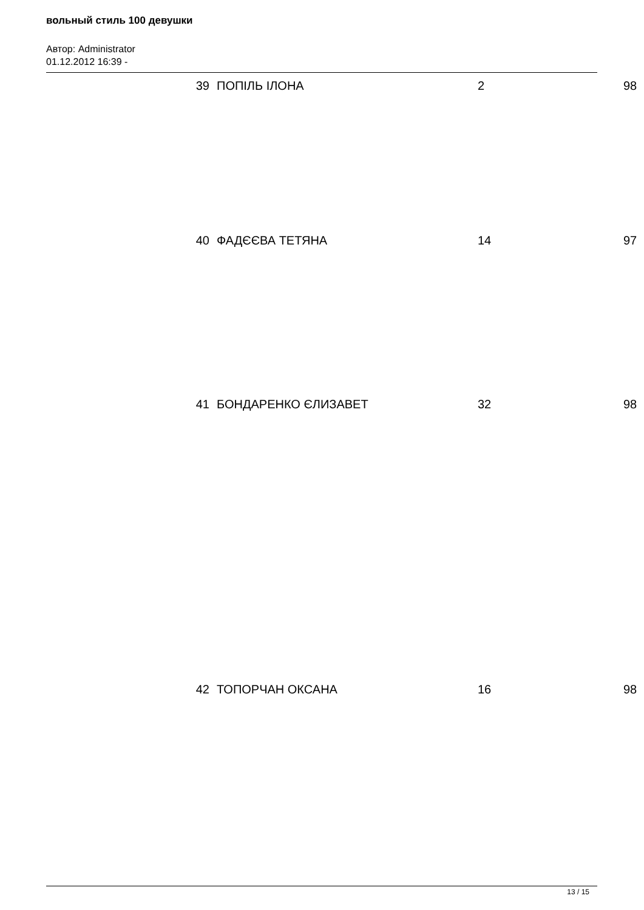вольный стиль 100 девушки
Автор: Administrator
01.12.2012 16:39 -
| 39 | ПОПІЛЬ ІЛОНА | 2 | 98 |
| 40 | ФАДЄЄВА ТЕТЯНА | 14 | 97 |
| 41 | БОНДАРЕНКО ЄЛИЗАВЕТ | 32 | 98 |
| 42 | ТОПОРЧАН ОКСАНА | 16 | 98 |
13 / 15